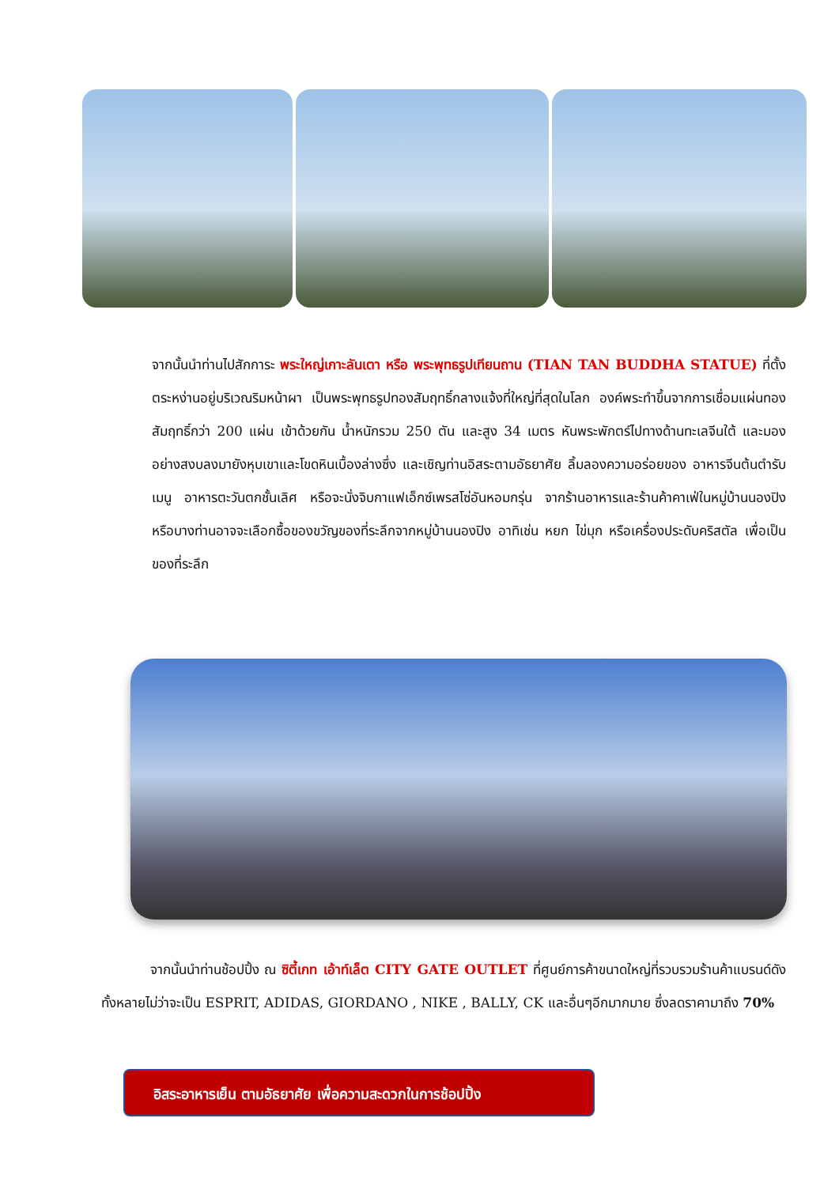จากนั้นนำท่านไปสักการะ พระใหญ่เกาะลันเตา หรือ พระพุทธรูปเทียนถาน (TIAN TAN BUDDHA STATUE) ที่ตั้งตระหง่านอยู่บริเวณริมหน้าผา เป็นพระพุทธรูปทองสัมฤทธิ์กลางแจ้งที่ใหญ่ที่สุดในโลก องค์พระทำขึ้นจากการเชื่อมแผ่นทองสัมฤทธิ์กว่า 200 แผ่น เข้าด้วยกัน น้ำหนักรวม 250 ตัน และสูง 34 เมตร หันพระพักตร์ไปทางด้านทะเลจีนใต้ และมองอย่างสงบลงมายังหุบเขาและโขดหินเบื้องล่างซึ่ง และเชิญท่านอิสระตามอัธยาศัย ลิ้มลองความอร่อยของ อาหารจีนต้นตำรับเมนู อาหารตะวันตกชั้นเลิศ หรือจะนั่งจิบกาแฟเอ็กซ์เพรสโซ่อันหอมกรุ่น จากร้านอาหารและร้านค้าคาเฟ่ในหมู่บ้านนองปิง หรือบางท่านอาจจะเลือกซื้อของขวัญของที่ระลึกจากหมู่บ้านนองปิง อาทิเช่น หยก ไข่มุก หรือเครื่องประดับคริสตัล เพื่อเป็นของที่ระลึก
จากนั้นนำท่านช้อปปิ้ง ณ ซิตี้เกท เอ้าท์เล็ต CITY GATE OUTLET ที่ศูนย์การค้าขนาดใหญ่ที่รวบรวมร้านค้าแบรนด์ดัง ทั้งหลายไม่ว่าจะเป็น ESPRIT, ADIDAS, GIORDANO , NIKE , BALLY, CK และอื่นๆอีกมากมาย ซึ่งลดราคามาถึง 70%
อิสระอาหารเย็น ตามอัธยาศัย เพื่อความสะดวกในการช้อปปิ้ง